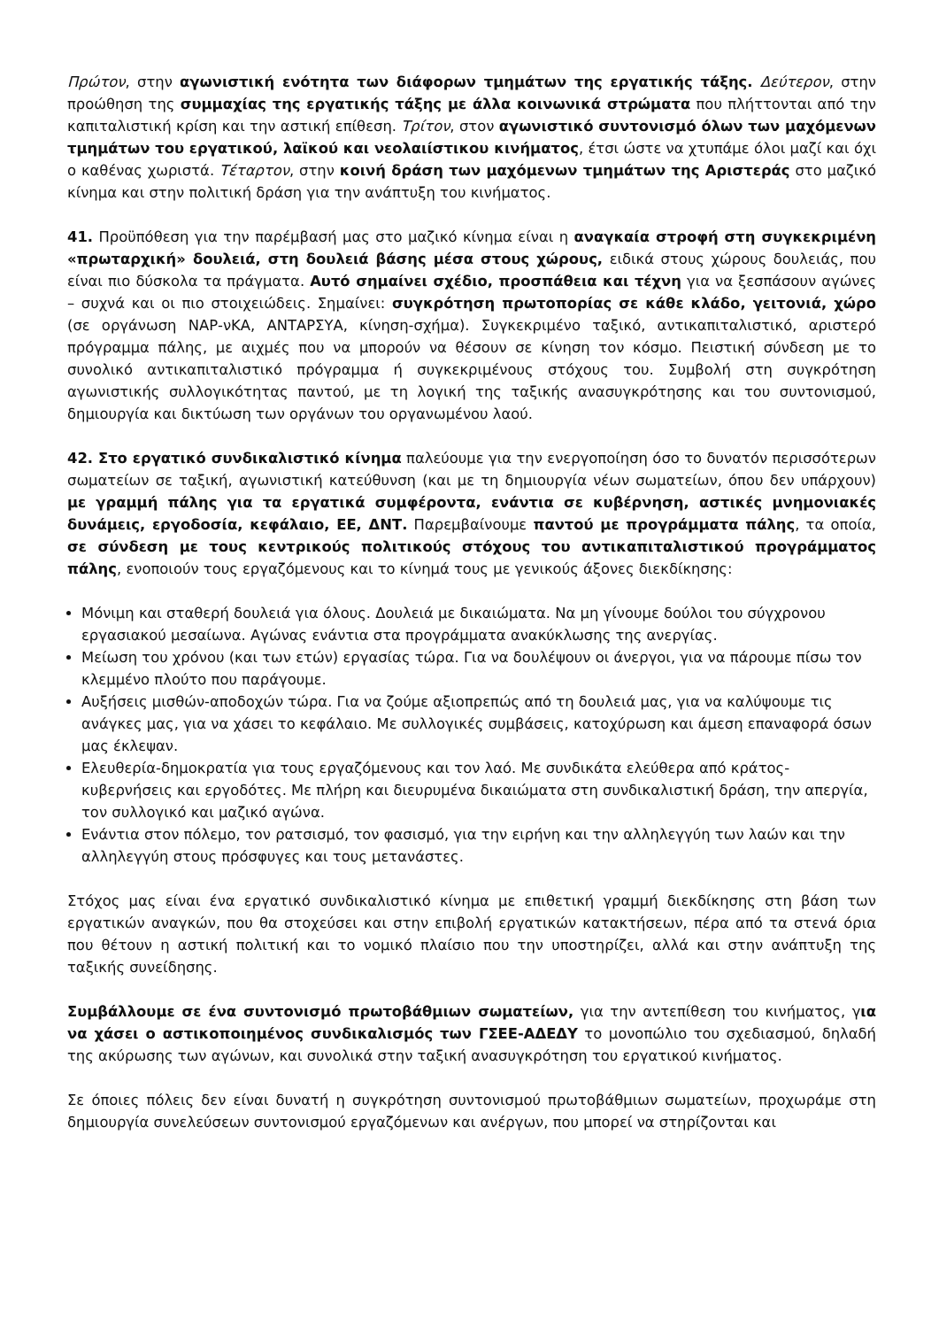Πρώτον, στην αγωνιστική ενότητα των διάφορων τμημάτων της εργατικής τάξης. Δεύτερον, στην προώθηση της συμμαχίας της εργατικής τάξης με άλλα κοινωνικά στρώματα που πλήττονται από την καπιταλιστική κρίση και την αστική επίθεση. Τρίτον, στον αγωνιστικό συντονισμό όλων των μαχόμενων τμημάτων του εργατικού, λαϊκού και νεολαιίστικου κινήματος, έτσι ώστε να χτυπάμε όλοι μαζί και όχι ο καθένας χωριστά. Τέταρτον, στην κοινή δράση των μαχόμενων τμημάτων της Αριστεράς στο μαζικό κίνημα και στην πολιτική δράση για την ανάπτυξη του κινήματος.
41. Προϋπόθεση για την παρέμβασή μας στο μαζικό κίνημα είναι η αναγκαία στροφή στη συγκεκριμένη «πρωταρχική» δουλειά, στη δουλειά βάσης μέσα στους χώρους, ειδικά στους χώρους δουλειάς, που είναι πιο δύσκολα τα πράγματα. Αυτό σημαίνει σχέδιο, προσπάθεια και τέχνη για να ξεσπάσουν αγώνες – συχνά και οι πιο στοιχειώδεις. Σημαίνει: συγκρότηση πρωτοπορίας σε κάθε κλάδο, γειτονιά, χώρο (σε οργάνωση ΝΑΡ-νΚΑ, ΑΝΤΑΡΣΥΑ, κίνηση-σχήμα). Συγκεκριμένο ταξικό, αντικαπιταλιστικό, αριστερό πρόγραμμα πάλης, με αιχμές που να μπορούν να θέσουν σε κίνηση τον κόσμο. Πειστική σύνδεση με το συνολικό αντικαπιταλιστικό πρόγραμμα ή συγκεκριμένους στόχους του. Συμβολή στη συγκρότηση αγωνιστικής συλλογικότητας παντού, με τη λογική της ταξικής ανασυγκρότησης και του συντονισμού, δημιουργία και δικτύωση των οργάνων του οργανωμένου λαού.
42. Στο εργατικό συνδικαλιστικό κίνημα παλεύουμε για την ενεργοποίηση όσο το δυνατόν περισσότερων σωματείων σε ταξική, αγωνιστική κατεύθυνση (και με τη δημιουργία νέων σωματείων, όπου δεν υπάρχουν) με γραμμή πάλης για τα εργατικά συμφέροντα, ενάντια σε κυβέρνηση, αστικές μνημονιακές δυνάμεις, εργοδοσία, κεφάλαιο, ΕΕ, ΔΝΤ. Παρεμβαίνουμε παντού με προγράμματα πάλης, τα οποία, σε σύνδεση με τους κεντρικούς πολιτικούς στόχους του αντικαπιταλιστικού προγράμματος πάλης, ενοποιούν τους εργαζόμενους και το κίνημά τους με γενικούς άξονες διεκδίκησης:
Μόνιμη και σταθερή δουλειά για όλους. Δουλειά με δικαιώματα. Να μη γίνουμε δούλοι του σύγχρονου εργασιακού μεσαίωνα. Αγώνας ενάντια στα προγράμματα ανακύκλωσης της ανεργίας.
Μείωση του χρόνου (και των ετών) εργασίας τώρα. Για να δουλέψουν οι άνεργοι, για να πάρουμε πίσω τον κλεμμένο πλούτο που παράγουμε.
Αυξήσεις μισθών-αποδοχών τώρα. Για να ζούμε αξιοπρεπώς από τη δουλειά μας, για να καλύψουμε τις ανάγκες μας, για να χάσει το κεφάλαιο. Με συλλογικές συμβάσεις, κατοχύρωση και άμεση επαναφορά όσων μας έκλεψαν.
Ελευθερία-δημοκρατία για τους εργαζόμενους και τον λαό. Με συνδικάτα ελεύθερα από κράτος-κυβερνήσεις και εργοδότες. Με πλήρη και διευρυμένα δικαιώματα στη συνδικαλιστική δράση, την απεργία, τον συλλογικό και μαζικό αγώνα.
Ενάντια στον πόλεμο, τον ρατσισμό, τον φασισμό, για την ειρήνη και την αλληλεγγύη των λαών και την αλληλεγγύη στους πρόσφυγες και τους μετανάστες.
Στόχος μας είναι ένα εργατικό συνδικαλιστικό κίνημα με επιθετική γραμμή διεκδίκησης στη βάση των εργατικών αναγκών, που θα στοχεύσει και στην επιβολή εργατικών κατακτήσεων, πέρα από τα στενά όρια που θέτουν η αστική πολιτική και το νομικό πλαίσιο που την υποστηρίζει, αλλά και στην ανάπτυξη της ταξικής συνείδησης.
Συμβάλλουμε σε ένα συντονισμό πρωτοβάθμιων σωματείων, για την αντεπίθεση του κινήματος, για να χάσει ο αστικοποιημένος συνδικαλισμός των ΓΣΕΕ-ΑΔΕΔΥ το μονοπώλιο του σχεδιασμού, δηλαδή της ακύρωσης των αγώνων, και συνολικά στην ταξική ανασυγκρότηση του εργατικού κινήματος.
Σε όποιες πόλεις δεν είναι δυνατή η συγκρότηση συντονισμού πρωτοβάθμιων σωματείων, προχωράμε στη δημιουργία συνελεύσεων συντονισμού εργαζόμενων και ανέργων, που μπορεί να στηρίζονται και